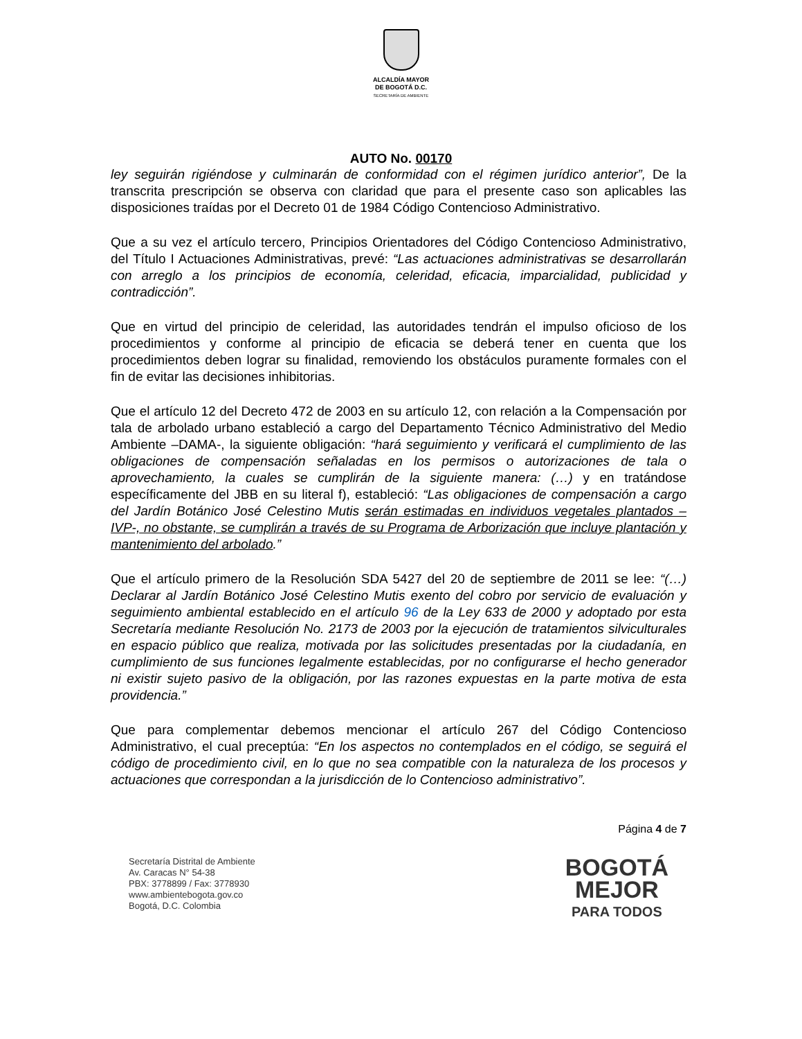ALCALDÍA MAYOR
DE BOGOTÁ D.C.
SECRETARÍA DE AMBIENTE
AUTO No. 00170
ley seguirán rigiéndose y culminarán de conformidad con el régimen jurídico anterior”, De la transcrita prescripción se observa con claridad que para el presente caso son aplicables las disposiciones traídas por el Decreto 01 de 1984 Código Contencioso Administrativo.
Que a su vez el artículo tercero, Principios Orientadores del Código Contencioso Administrativo, del Título I Actuaciones Administrativas, prevé: “Las actuaciones administrativas se desarrollarán con arreglo a los principios de economía, celeridad, eficacia, imparcialidad, publicidad y contradicción”.
Que en virtud del principio de celeridad, las autoridades tendrán el impulso oficioso de los procedimientos y conforme al principio de eficacia se deberá tener en cuenta que los procedimientos deben lograr su finalidad, removiendo los obstáculos puramente formales con el fin de evitar las decisiones inhibitorias.
Que el artículo 12 del Decreto 472 de 2003 en su artículo 12, con relación a la Compensación por tala de arbolado urbano estableció a cargo del Departamento Técnico Administrativo del Medio Ambiente –DAMA-, la siguiente obligación: “hará seguimiento y verificará el cumplimiento de las obligaciones de compensación señaladas en los permisos o autorizaciones de tala o aprovechamiento, la cuales se cumplirán de la siguiente manera: (…) y en tratándose específicamente del JBB en su literal f), estableció: “Las obligaciones de compensación a cargo del Jardín Botánico José Celestino Mutis serán estimadas en individuos vegetales plantados –IVP-, no obstante, se cumplirán a través de su Programa de Arborización que incluye plantación y mantenimiento del arbolado.”
Que el artículo primero de la Resolución SDA 5427 del 20 de septiembre de 2011 se lee: “(…) Declarar al Jardín Botánico José Celestino Mutis exento del cobro por servicio de evaluación y seguimiento ambiental establecido en el artículo 96 de la Ley 633 de 2000 y adoptado por esta Secretaría mediante Resolución No. 2173 de 2003 por la ejecución de tratamientos silviculturales en espacio público que realiza, motivada por las solicitudes presentadas por la ciudadanía, en cumplimiento de sus funciones legalmente establecidas, por no configurarse el hecho generador ni existir sujeto pasivo de la obligación, por las razones expuestas en la parte motiva de esta providencia.”
Que para complementar debemos mencionar el artículo 267 del Código Contencioso Administrativo, el cual preceptúa: “En los aspectos no contemplados en el código, se seguirá el código de procedimiento civil, en lo que no sea compatible con la naturaleza de los procesos y actuaciones que correspondan a la jurisdicción de lo Contencioso administrativo”.
Página 4 de 7
Secretaría Distrital de Ambiente
Av. Caracas N° 54-38
PBX: 3778899 / Fax: 3778930
www.ambientebogota.gov.co
Bogotá, D.C. Colombia
BOGOTÁ
MEJOR
PARA TODOS